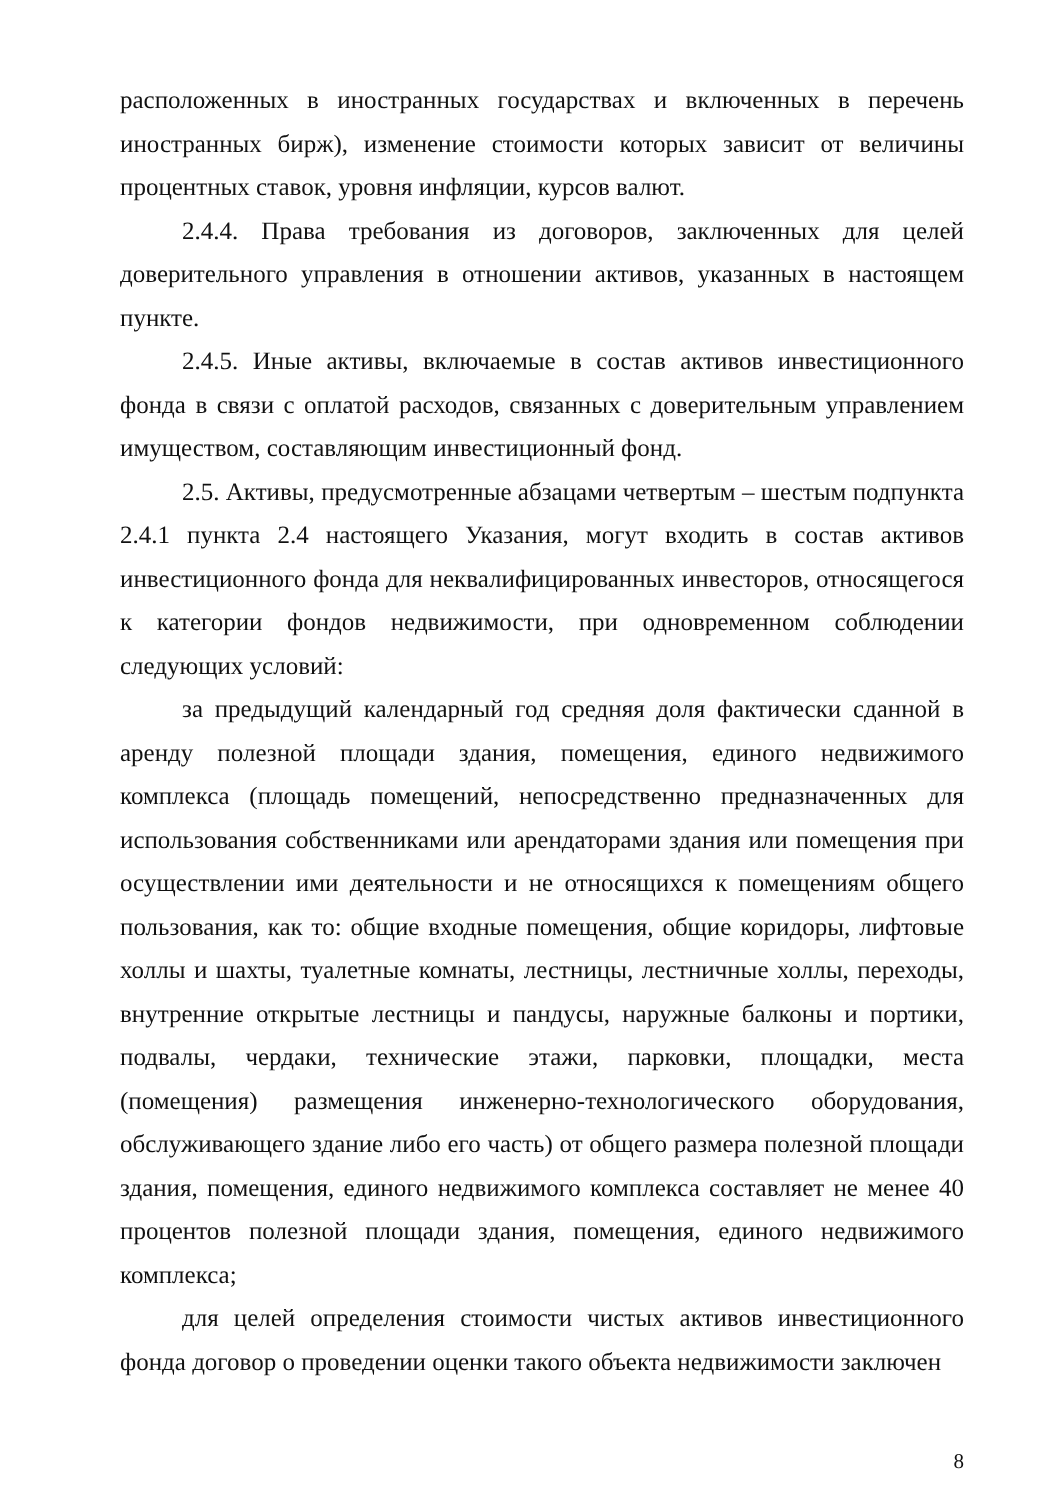расположенных в иностранных государствах и включенных в перечень иностранных бирж), изменение стоимости которых зависит от величины процентных ставок, уровня инфляции, курсов валют.
2.4.4. Права требования из договоров, заключенных для целей доверительного управления в отношении активов, указанных в настоящем пункте.
2.4.5. Иные активы, включаемые в состав активов инвестиционного фонда в связи с оплатой расходов, связанных с доверительным управлением имуществом, составляющим инвестиционный фонд.
2.5. Активы, предусмотренные абзацами четвертым – шестым подпункта 2.4.1 пункта 2.4 настоящего Указания, могут входить в состав активов инвестиционного фонда для неквалифицированных инвесторов, относящегося к категории фондов недвижимости, при одновременном соблюдении следующих условий:
за предыдущий календарный год средняя доля фактически сданной в аренду полезной площади здания, помещения, единого недвижимого комплекса (площадь помещений, непосредственно предназначенных для использования собственниками или арендаторами здания или помещения при осуществлении ими деятельности и не относящихся к помещениям общего пользования, как то: общие входные помещения, общие коридоры, лифтовые холлы и шахты, туалетные комнаты, лестницы, лестничные холлы, переходы, внутренние открытые лестницы и пандусы, наружные балконы и портики, подвалы, чердаки, технические этажи, парковки, площадки, места (помещения) размещения инженерно-технологического оборудования, обслуживающего здание либо его часть) от общего размера полезной площади здания, помещения, единого недвижимого комплекса составляет не менее 40 процентов полезной площади здания, помещения, единого недвижимого комплекса;
для целей определения стоимости чистых активов инвестиционного фонда договор о проведении оценки такого объекта недвижимости заключен
8